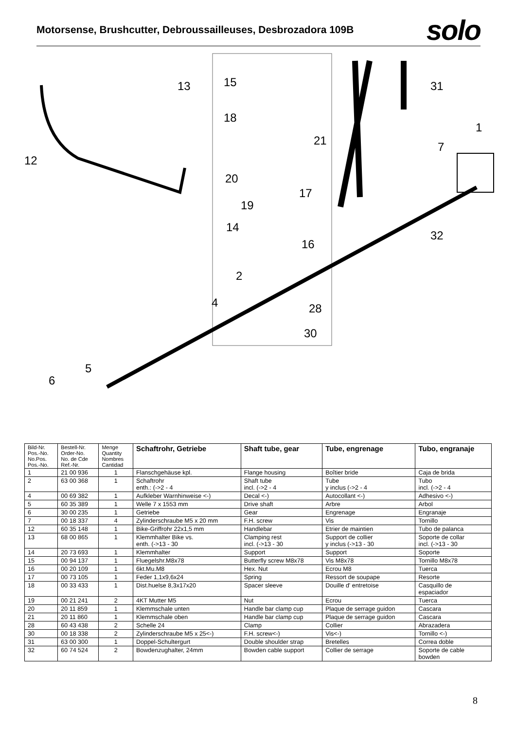Motorsense, Brushcutter, Debroussailleuses, Desbrozadora 109B
solo
13
15
18
21
12
20
17
19
14
16
31
1
7
32
2
4
28
30
5
6
| Bild-Nr. Pos.-No. No.Pos. Pos.-No. | Bestell-Nr. Order-No. No. de Cde Ref.-Nr. | Menge Quantity Nombres Cantidad | Schaftrohr, Getriebe | Shaft tube, gear | Tube, engrenage | Tubo, engranaje |
| --- | --- | --- | --- | --- | --- | --- |
| 1 | 21 00 936 | 1 | Flanschgehäuse kpl. | Flange housing | Boîtier bride | Caja de brida |
| 2 | 63 00 368 | 1 | Schaftrohr enth.: (->2 - 4 | Shaft tube incl. (->2 - 4 | Tube y inclus (->2 - 4 | Tubo incl. (->2 - 4 |
| 4 | 00 69 382 | 1 | Aufkleber Warnhinweise <-) | Decal <-) | Autocollant <-) | Adhesivo <-) |
| 5 | 60 35 389 | 1 | Welle 7 x 1553 mm | Drive shaft | Arbre | Arbol |
| 6 | 30 00 235 | 1 | Getriebe | Gear | Engrenage | Engranaje |
| 7 | 00 18 337 | 4 | Zylinderschraube M5 x 20 mm | F.H. screw | Vis | Tornillo |
| 12 | 60 35 148 | 1 | Bike-Griffrohr 22x1,5 mm | Handlebar | Etrier de maintien | Tubo de palanca |
| 13 | 68 00 865 | 1 | Klemmhalter Bike vs. enth. (->13 - 30 | Clamping rest incl. (->13 - 30 | Support de collier y inclus (->13 - 30 | Soporte de collar incl. (->13 - 30 |
| 14 | 20 73 693 | 1 | Klemmhalter | Support | Support | Soporte |
| 15 | 00 94 137 | 1 | Fluegelshr.M8x78 | Butterfly screw M8x78 | Vis M8x78 | Tornillo M8x78 |
| 16 | 00 20 109 | 1 | 6kt.Mu.M8 | Hex. Nut | Ecrou M8 | Tuerca |
| 17 | 00 73 105 | 1 | Feder 1,1x9,6x24 | Spring | Ressort de soupape | Resorte |
| 18 | 00 33 433 | 1 | Dist.huelse 8,3x17x20 | Spacer sleeve | Douille d' entretoise | Casquillo de espaciador |
| 19 | 00 21 241 | 2 | 4KT Mutter M5 | Nut | Ecrou | Tuerca |
| 20 | 20 11 859 | 1 | Klemmschale unten | Handle bar clamp cup | Plaque de serrage guidon | Cascara |
| 21 | 20 11 860 | 1 | Klemmschale oben | Handle bar clamp cup | Plaque de serrage guidon | Cascara |
| 28 | 60 43 438 | 2 | Schelle 24 | Clamp | Collier | Abrazadera |
| 30 | 00 18 338 | 2 | Zylinderschraube M5 x 25<-) | F.H. screw<-) | Vis<-) | Tornillo <-) |
| 31 | 63 00 300 | 1 | Doppel-Schultergurt | Double shoulder strap | Bretelles | Correa doble |
| 32 | 60 74 524 | 2 | Bowdenzughalter, 24mm | Bowden cable support | Collier de serrage | Soporte de cable bowden |
8